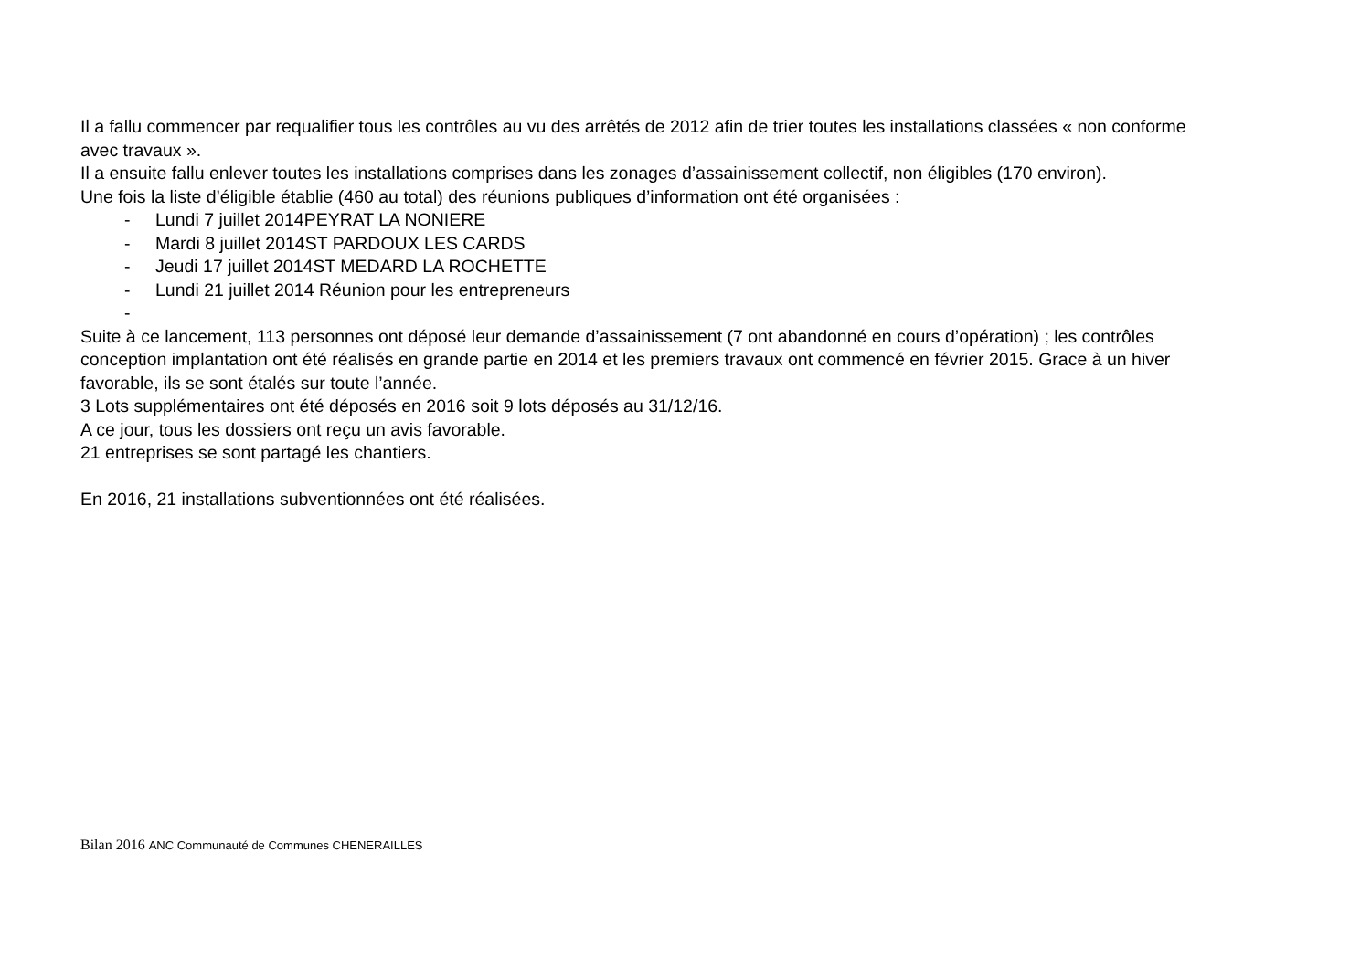Il a fallu commencer par requalifier tous les contrôles au vu des arrêtés de 2012 afin de trier toutes les installations classées « non conforme avec travaux ».
Il a ensuite fallu enlever toutes les installations comprises dans les zonages d’assainissement collectif, non éligibles (170 environ).
Une fois la liste d’éligible établie (460 au total) des réunions publiques d’information ont été organisées :
- Lundi 7 juillet 2014PEYRAT LA NONIERE
- Mardi 8 juillet 2014ST PARDOUX LES CARDS
- Jeudi 17 juillet 2014ST MEDARD LA ROCHETTE
- Lundi 21 juillet 2014 Réunion pour les entrepreneurs
-
Suite à ce lancement, 113 personnes ont déposé leur demande d’assainissement (7 ont abandonné en cours d’opération) ; les contrôles conception implantation ont été réalisés en grande partie en 2014 et les premiers travaux ont commencé en février 2015. Grace à un hiver favorable, ils se sont étalés sur toute l’année.
3 Lots supplémentaires ont été déposés en 2016 soit 9 lots déposés au 31/12/16.
A ce jour, tous les dossiers ont reçu un avis favorable.
21 entreprises se sont partagé les chantiers.
En 2016, 21 installations subventionnées ont été réalisées.
Bilan 2016 ANC Communauté de Communes CHENERAILLES